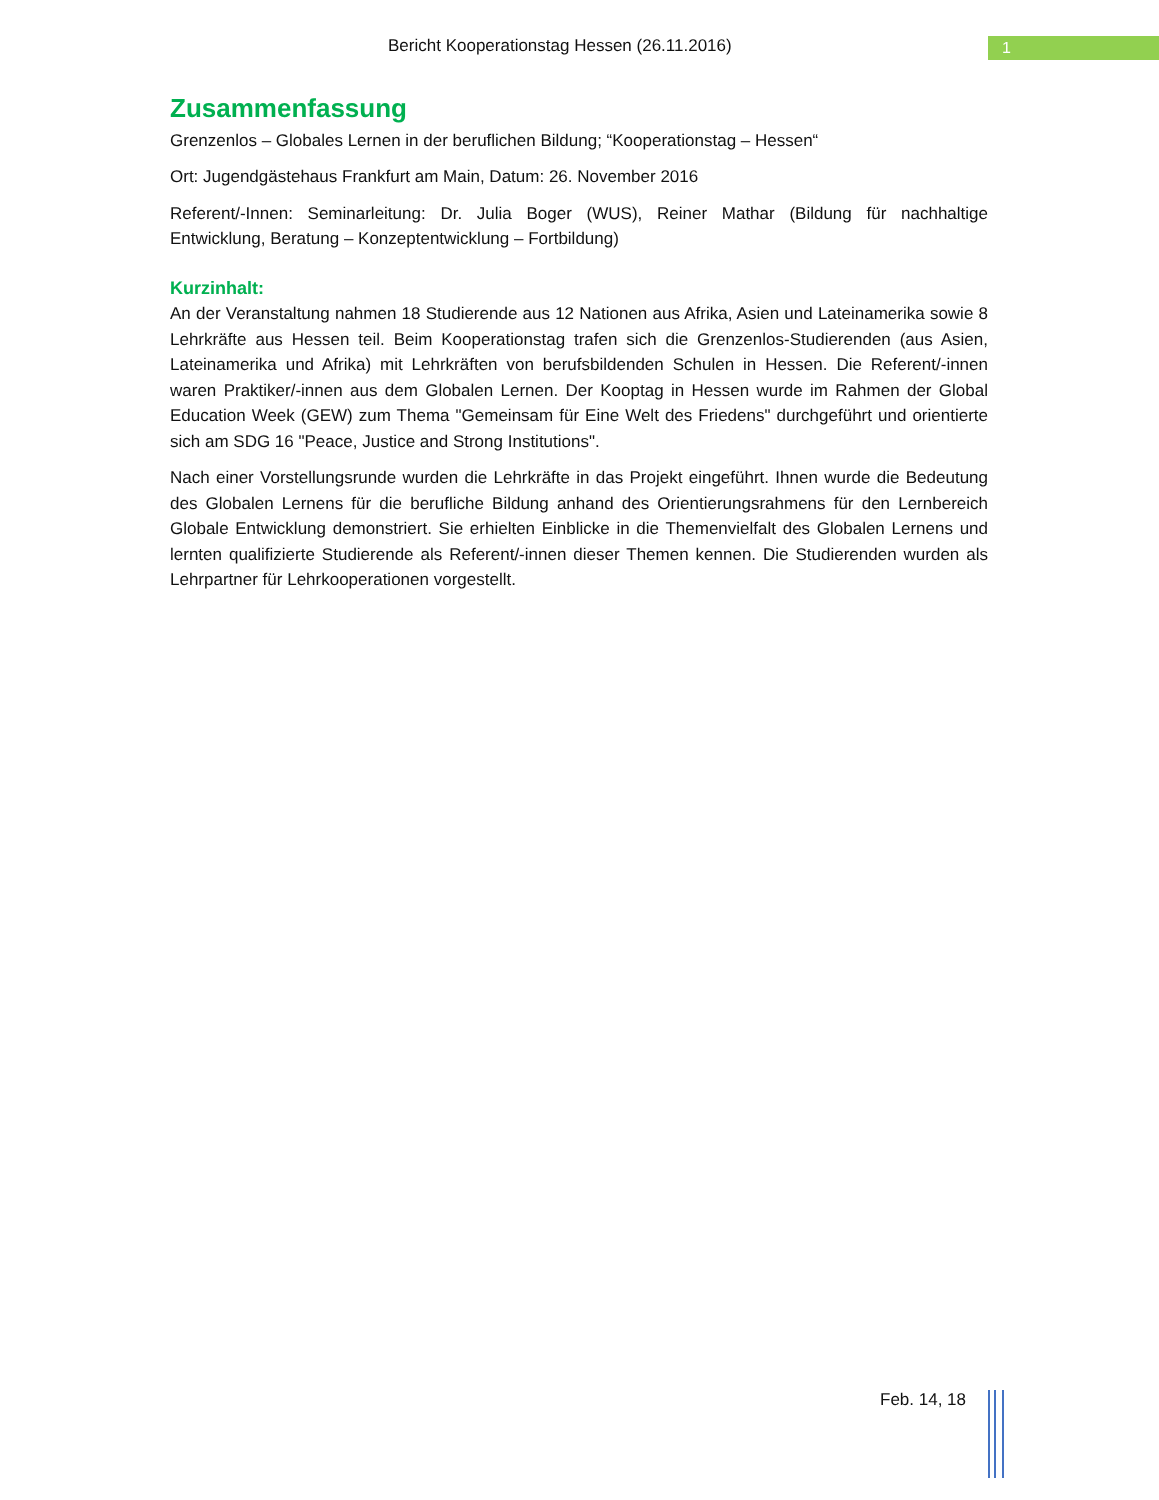Bericht Kooperationstag Hessen (26.11.2016)
1
Zusammenfassung
Grenzenlos – Globales Lernen in der beruflichen Bildung; “Kooperationstag – Hessen“
Ort: Jugendgästehaus Frankfurt am Main, Datum: 26. November 2016
Referent/-Innen: Seminarleitung: Dr. Julia Boger (WUS), Reiner Mathar (Bildung für nachhaltige Entwicklung, Beratung – Konzeptentwicklung – Fortbildung)
Kurzinhalt:
An der Veranstaltung nahmen 18 Studierende aus 12 Nationen aus Afrika, Asien und Lateinamerika sowie 8 Lehrkräfte aus Hessen teil. Beim Kooperationstag trafen sich die Grenzenlos-Studierenden (aus Asien, Lateinamerika und Afrika) mit Lehrkräften von berufsbildenden Schulen in Hessen. Die Referent/-innen waren Praktiker/-innen aus dem Globalen Lernen. Der Kooptag in Hessen wurde im Rahmen der Global Education Week (GEW) zum Thema "Gemeinsam für Eine Welt des Friedens" durchgeführt und orientierte sich am SDG 16 "Peace, Justice and Strong Institutions".
Nach einer Vorstellungsrunde wurden die Lehrkräfte in das Projekt eingeführt. Ihnen wurde die Bedeutung des Globalen Lernens für die berufliche Bildung anhand des Orientierungsrahmens für den Lernbereich Globale Entwicklung demonstriert. Sie erhielten Einblicke in die Themenvielfalt des Globalen Lernens und lernten qualifizierte Studierende als Referent/-innen dieser Themen kennen. Die Studierenden wurden als Lehrpartner für Lehrkooperationen vorgestellt.
Feb. 14, 18